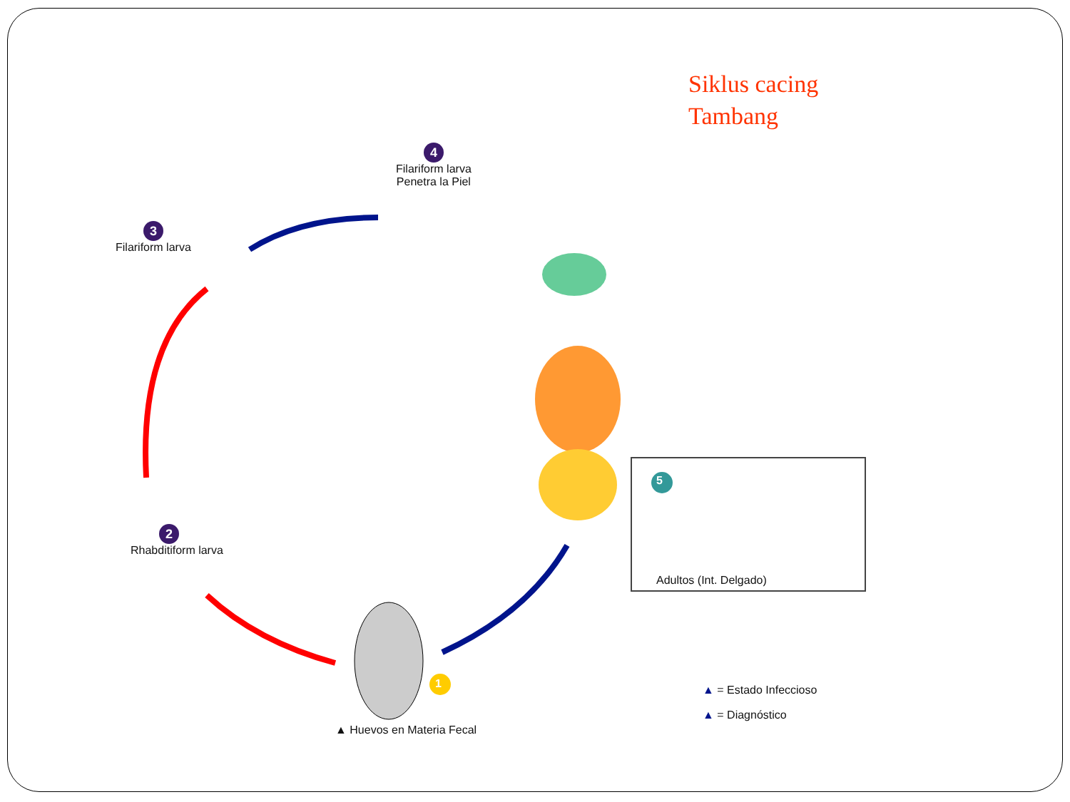Siklus cacing
Tambang
4
Filariform larva
Penetra la Piel
3
Filariform larva
2
Rhabditiform larva
Adultos (Int. Delgado)
5
1
▲ Huevos en Materia Fecal
▲ = Estado Infeccioso
▲ = Diagnóstico